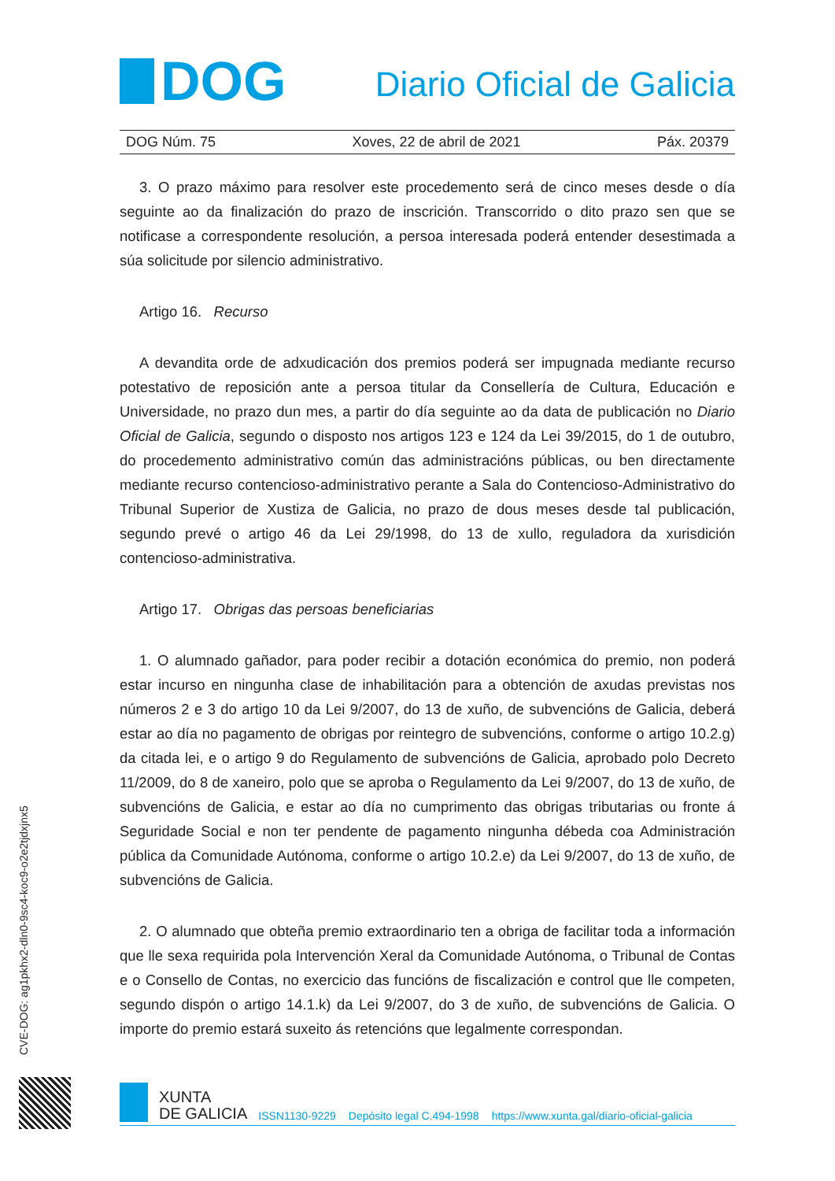DOG
Diario Oficial de Galicia
DOG Núm. 75 Xoves, 22 de abril de 2021 Páx. 20379
3. O prazo máximo para resolver este procedemento será de cinco meses desde o día seguinte ao da finalización do prazo de inscrición. Transcorrido o dito prazo sen que se notificase a correspondente resolución, a persoa interesada poderá entender desestimada a súa solicitude por silencio administrativo.
Artigo 16. Recurso
A devandita orde de adxudicación dos premios poderá ser impugnada mediante recurso potestativo de reposición ante a persoa titular da Consellería de Cultura, Educación e Universidade, no prazo dun mes, a partir do día seguinte ao da data de publicación no Diario Oficial de Galicia, segundo o disposto nos artigos 123 e 124 da Lei 39/2015, do 1 de outubro, do procedemento administrativo común das administracións públicas, ou ben directamente mediante recurso contencioso-administrativo perante a Sala do Contencioso-Administrativo do Tribunal Superior de Xustiza de Galicia, no prazo de dous meses desde tal publicación, segundo prevé o artigo 46 da Lei 29/1998, do 13 de xullo, reguladora da xurisdición contencioso-administrativa.
Artigo 17. Obrigas das persoas beneficiarias
1. O alumnado gañador, para poder recibir a dotación económica do premio, non poderá estar incurso en ningunha clase de inhabilitación para a obtención de axudas previstas nos números 2 e 3 do artigo 10 da Lei 9/2007, do 13 de xuño, de subvencións de Galicia, deberá estar ao día no pagamento de obrigas por reintegro de subvencións, conforme o artigo 10.2.g) da citada lei, e o artigo 9 do Regulamento de subvencións de Galicia, aprobado polo Decreto 11/2009, do 8 de xaneiro, polo que se aproba o Regulamento da Lei 9/2007, do 13 de xuño, de subvencións de Galicia, e estar ao día no cumprimento das obrigas tributarias ou fronte á Seguridade Social e non ter pendente de pagamento ningunha débeda coa Administración pública da Comunidade Autónoma, conforme o artigo 10.2.e) da Lei 9/2007, do 13 de xuño, de subvencións de Galicia.
2. O alumnado que obteña premio extraordinario ten a obriga de facilitar toda a información que lle sexa requirida pola Intervención Xeral da Comunidade Autónoma, o Tribunal de Contas e o Consello de Contas, no exercicio das funcións de fiscalización e control que lle competen, segundo dispón o artigo 14.1.k) da Lei 9/2007, do 3 de xuño, de subvencións de Galicia. O importe do premio estará suxeito ás retencións que legalmente correspondan.
CVE-DOG: ag1pkhx2-dln0-9sc4-koc9-o2e2tjdxjnx5
XUNTA
DE GALICIA
ISSN1130-9229 Depósito legal C.494-1998 https://www.xunta.gal/diario-oficial-galicia